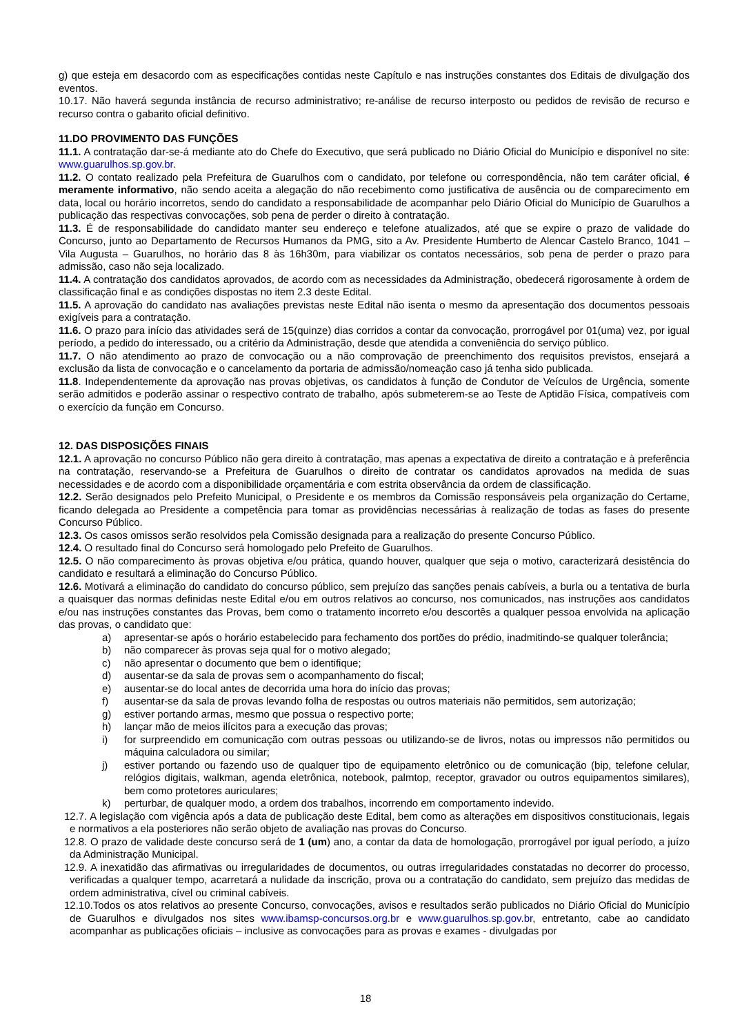g) que esteja em desacordo com as especificações contidas neste Capítulo e nas instruções constantes dos Editais de divulgação dos eventos.
10.17. Não haverá segunda instância de recurso administrativo; re-análise de recurso interposto ou pedidos de revisão de recurso e recurso contra o gabarito oficial definitivo.
11.DO PROVIMENTO DAS FUNÇÕES
11.1. A contratação dar-se-á mediante ato do Chefe do Executivo, que será publicado no Diário Oficial do Município e disponível no site: www.guarulhos.sp.gov.br.
11.2. O contato realizado pela Prefeitura de Guarulhos com o candidato, por telefone ou correspondência, não tem caráter oficial, é meramente informativo, não sendo aceita a alegação do não recebimento como justificativa de ausência ou de comparecimento em data, local ou horário incorretos, sendo do candidato a responsabilidade de acompanhar pelo Diário Oficial do Município de Guarulhos a publicação das respectivas convocações, sob pena de perder o direito à contratação.
11.3. É de responsabilidade do candidato manter seu endereço e telefone atualizados, até que se expire o prazo de validade do Concurso, junto ao Departamento de Recursos Humanos da PMG, sito a Av. Presidente Humberto de Alencar Castelo Branco, 1041 –Vila Augusta – Guarulhos, no horário das 8 às 16h30m, para viabilizar os contatos necessários, sob pena de perder o prazo para admissão, caso não seja localizado.
11.4. A contratação dos candidatos aprovados, de acordo com as necessidades da Administração, obedecerá rigorosamente à ordem de classificação final e as condições dispostas no item 2.3 deste Edital.
11.5. A aprovação do candidato nas avaliações previstas neste Edital não isenta o mesmo da apresentação dos documentos pessoais exigíveis para a contratação.
11.6. O prazo para início das atividades será de 15(quinze) dias corridos a contar da convocação, prorrogável por 01(uma) vez, por igual período, a pedido do interessado, ou a critério da Administração, desde que atendida a conveniência do serviço público.
11.7. O não atendimento ao prazo de convocação ou a não comprovação de preenchimento dos requisitos previstos, ensejará a exclusão da lista de convocação e o cancelamento da portaria de admissão/nomeação caso já tenha sido publicada.
11.8. Independentemente da aprovação nas provas objetivas, os candidatos à função de Condutor de Veículos de Urgência, somente serão admitidos e poderão assinar o respectivo contrato de trabalho, após submeterem-se ao Teste de Aptidão Física, compatíveis com o exercício da função em Concurso.
12. DAS DISPOSIÇÕES FINAIS
12.1. A aprovação no concurso Público não gera direito à contratação, mas apenas a expectativa de direito a contratação e à preferência na contratação, reservando-se a Prefeitura de Guarulhos o direito de contratar os candidatos aprovados na medida de suas necessidades e de acordo com a disponibilidade orçamentária e com estrita observância da ordem de classificação.
12.2. Serão designados pelo Prefeito Municipal, o Presidente e os membros da Comissão responsáveis pela organização do Certame, ficando delegada ao Presidente a competência para tomar as providências necessárias à realização de todas as fases do presente Concurso Público.
12.3. Os casos omissos serão resolvidos pela Comissão designada para a realização do presente Concurso Público.
12.4. O resultado final do Concurso será homologado pelo Prefeito de Guarulhos.
12.5. O não comparecimento às provas objetiva e/ou prática, quando houver, qualquer que seja o motivo, caracterizará desistência do candidato e resultará a eliminação do Concurso Público.
12.6. Motivará a eliminação do candidato do concurso público, sem prejuízo das sanções penais cabíveis, a burla ou a tentativa de burla a quaisquer das normas definidas neste Edital e/ou em outros relativos ao concurso, nos comunicados, nas instruções aos candidatos e/ou nas instruções constantes das Provas, bem como o tratamento incorreto e/ou descortês a qualquer pessoa envolvida na aplicação das provas, o candidato que:
a) apresentar-se após o horário estabelecido para fechamento dos portões do prédio, inadmitindo-se qualquer tolerância;
b) não comparecer às provas seja qual for o motivo alegado;
c) não apresentar o documento que bem o identifique;
d) ausentar-se da sala de provas sem o acompanhamento do fiscal;
e) ausentar-se do local antes de decorrida uma hora do início das provas;
f) ausentar-se da sala de provas levando folha de respostas ou outros materiais não permitidos, sem autorização;
g) estiver portando armas, mesmo que possua o respectivo porte;
h) lançar mão de meios ilícitos para a execução das provas;
i) for surpreendido em comunicação com outras pessoas ou utilizando-se de livros, notas ou impressos não permitidos ou máquina calculadora ou similar;
j) estiver portando ou fazendo uso de qualquer tipo de equipamento eletrônico ou de comunicação (bip, telefone celular, relógios digitais, walkman, agenda eletrônica, notebook, palmtop, receptor, gravador ou outros equipamentos similares), bem como protetores auriculares;
k) perturbar, de qualquer modo, a ordem dos trabalhos, incorrendo em comportamento indevido.
12.7. A legislação com vigência após a data de publicação deste Edital, bem como as alterações em dispositivos constitucionais, legais e normativos a ela posteriores não serão objeto de avaliação nas provas do Concurso.
12.8. O prazo de validade deste concurso será de 1 (um) ano, a contar da data de homologação, prorrogável por igual período, a juízo da Administração Municipal.
12.9. A inexatidão das afirmativas ou irregularidades de documentos, ou outras irregularidades constatadas no decorrer do processo, verificadas a qualquer tempo, acarretará a nulidade da inscrição, prova ou a contratação do candidato, sem prejuízo das medidas de ordem administrativa, cível ou criminal cabíveis.
12.10.Todos os atos relativos ao presente Concurso, convocações, avisos e resultados serão publicados no Diário Oficial do Município de Guarulhos e divulgados nos sites www.ibamsp-concursos.org.br e www.guarulhos.sp.gov.br, entretanto, cabe ao candidato acompanhar as publicações oficiais – inclusive as convocações para as provas e exames - divulgadas por
18